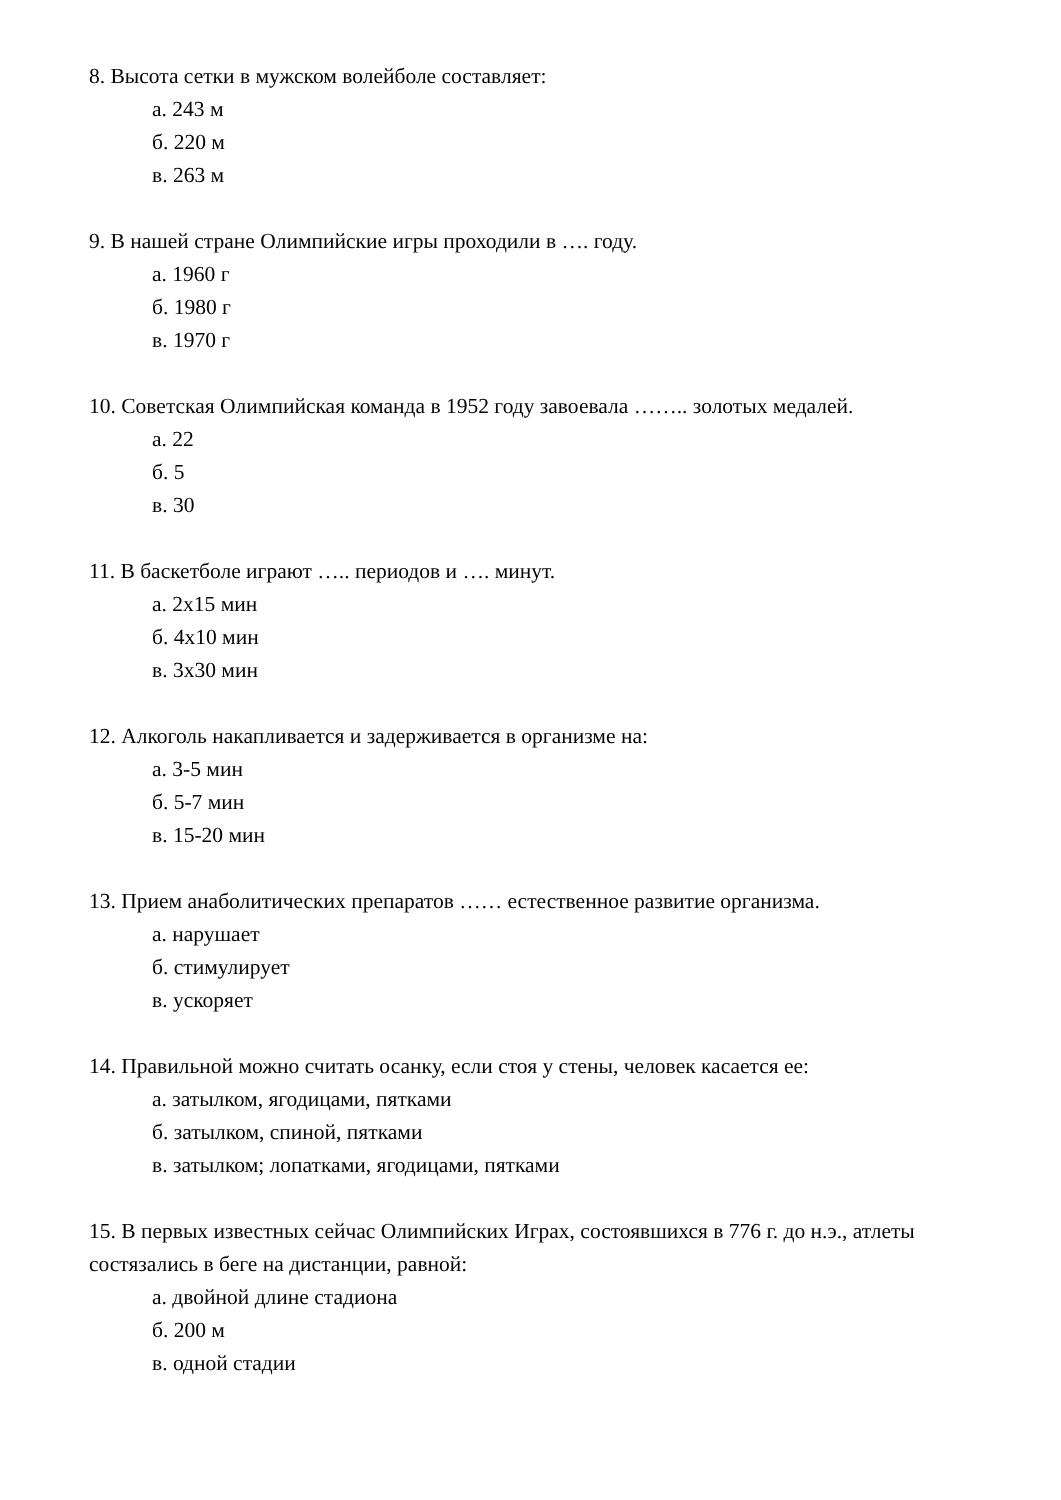8. Высота сетки в мужском волейболе составляет:
а. 243 м
б. 220 м
в. 263 м
9. В нашей стране Олимпийские игры проходили в …. году.
а. 1960 г
б. 1980 г
в. 1970 г
10. Советская Олимпийская команда в 1952 году завоевала …….. золотых медалей.
а. 22
б. 5
в. 30
11. В баскетболе играют ….. периодов и …. минут.
а. 2х15 мин
б. 4х10 мин
в. 3х30 мин
12. Алкоголь накапливается и задерживается в организме на:
а. 3-5 мин
б. 5-7 мин
в. 15-20 мин
13. Прием анаболитических препаратов …… естественное развитие организма.
а. нарушает
б. стимулирует
в. ускоряет
14. Правильной можно считать осанку, если стоя у стены, человек касается ее:
а. затылком, ягодицами, пятками
б. затылком, спиной, пятками
в. затылком; лопатками, ягодицами, пятками
15. В первых известных сейчас Олимпийских Играх, состоявшихся в 776 г. до н.э., атлеты состязались в беге на дистанции, равной:
а. двойной длине стадиона
б. 200 м
в. одной стадии